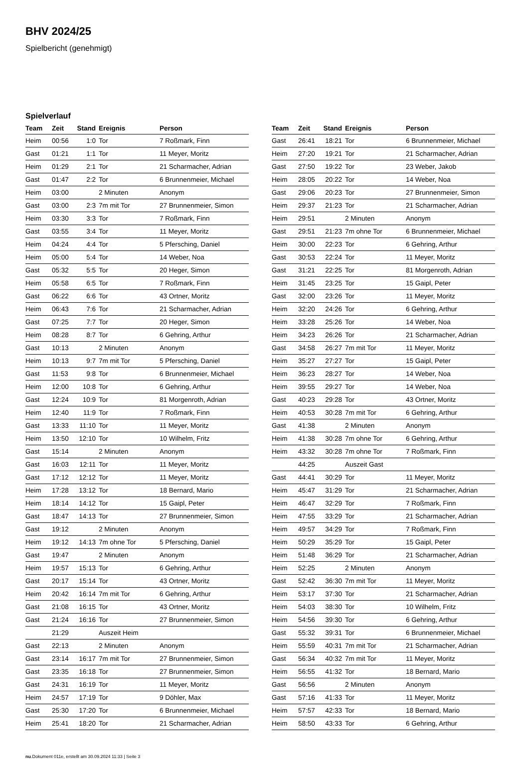BHV 2024/25
Spielbericht (genehmigt)
Spielverlauf
| Team | Zeit | Stand | Ereignis | Person |
| --- | --- | --- | --- | --- |
| Heim | 00:56 | 1:0 | Tor | 7 Roßmark, Finn |
| Gast | 01:21 | 1:1 | Tor | 11 Meyer, Moritz |
| Heim | 01:29 | 2:1 | Tor | 21 Scharmacher, Adrian |
| Gast | 01:47 | 2:2 | Tor | 6 Brunnenmeier, Michael |
| Heim | 03:00 | | 2 Minuten | Anonym |
| Gast | 03:00 | 2:3 | 7m mit Tor | 27 Brunnenmeier, Simon |
| Heim | 03:30 | 3:3 | Tor | 7 Roßmark, Finn |
| Gast | 03:55 | 3:4 | Tor | 11 Meyer, Moritz |
| Heim | 04:24 | 4:4 | Tor | 5 Pfersching, Daniel |
| Heim | 05:00 | 5:4 | Tor | 14 Weber, Noa |
| Gast | 05:32 | 5:5 | Tor | 20 Heger, Simon |
| Heim | 05:58 | 6:5 | Tor | 7 Roßmark, Finn |
| Gast | 06:22 | 6:6 | Tor | 43 Ortner, Moritz |
| Heim | 06:43 | 7:6 | Tor | 21 Scharmacher, Adrian |
| Gast | 07:25 | 7:7 | Tor | 20 Heger, Simon |
| Heim | 08:28 | 8:7 | Tor | 6 Gehring, Arthur |
| Gast | 10:13 | | 2 Minuten | Anonym |
| Heim | 10:13 | 9:7 | 7m mit Tor | 5 Pfersching, Daniel |
| Gast | 11:53 | 9:8 | Tor | 6 Brunnenmeier, Michael |
| Heim | 12:00 | 10:8 | Tor | 6 Gehring, Arthur |
| Gast | 12:24 | 10:9 | Tor | 81 Morgenroth, Adrian |
| Heim | 12:40 | 11:9 | Tor | 7 Roßmark, Finn |
| Gast | 13:33 | 11:10 | Tor | 11 Meyer, Moritz |
| Heim | 13:50 | 12:10 | Tor | 10 Wilhelm, Fritz |
| Gast | 15:14 | | 2 Minuten | Anonym |
| Gast | 16:03 | 12:11 | Tor | 11 Meyer, Moritz |
| Gast | 17:12 | 12:12 | Tor | 11 Meyer, Moritz |
| Heim | 17:28 | 13:12 | Tor | 18 Bernard, Mario |
| Heim | 18:14 | 14:12 | Tor | 15 Gaipl, Peter |
| Gast | 18:47 | 14:13 | Tor | 27 Brunnenmeier, Simon |
| Gast | 19:12 | | 2 Minuten | Anonym |
| Heim | 19:12 | 14:13 | 7m ohne Tor | 5 Pfersching, Daniel |
| Gast | 19:47 | | 2 Minuten | Anonym |
| Heim | 19:57 | 15:13 | Tor | 6 Gehring, Arthur |
| Gast | 20:17 | 15:14 | Tor | 43 Ortner, Moritz |
| Heim | 20:42 | 16:14 | 7m mit Tor | 6 Gehring, Arthur |
| Gast | 21:08 | 16:15 | Tor | 43 Ortner, Moritz |
| Gast | 21:24 | 16:16 | Tor | 27 Brunnenmeier, Simon |
| | 21:29 | | Auszeit Heim | |
| Gast | 22:13 | | 2 Minuten | Anonym |
| Gast | 23:14 | 16:17 | 7m mit Tor | 27 Brunnenmeier, Simon |
| Gast | 23:35 | 16:18 | Tor | 27 Brunnenmeier, Simon |
| Gast | 24:31 | 16:19 | Tor | 11 Meyer, Moritz |
| Heim | 24:57 | 17:19 | Tor | 9 Döhler, Max |
| Gast | 25:30 | 17:20 | Tor | 6 Brunnenmeier, Michael |
| Heim | 25:41 | 18:20 | Tor | 21 Scharmacher, Adrian |
| Team | Zeit | Stand | Ereignis | Person |
| --- | --- | --- | --- | --- |
| Gast | 26:41 | 18:21 | Tor | 6 Brunnenmeier, Michael |
| Heim | 27:20 | 19:21 | Tor | 21 Scharmacher, Adrian |
| Gast | 27:50 | 19:22 | Tor | 23 Weber, Jakob |
| Heim | 28:05 | 20:22 | Tor | 14 Weber, Noa |
| Gast | 29:06 | 20:23 | Tor | 27 Brunnenmeier, Simon |
| Heim | 29:37 | 21:23 | Tor | 21 Scharmacher, Adrian |
| Heim | 29:51 | | 2 Minuten | Anonym |
| Gast | 29:51 | 21:23 | 7m ohne Tor | 6 Brunnenmeier, Michael |
| Heim | 30:00 | 22:23 | Tor | 6 Gehring, Arthur |
| Gast | 30:53 | 22:24 | Tor | 11 Meyer, Moritz |
| Gast | 31:21 | 22:25 | Tor | 81 Morgenroth, Adrian |
| Heim | 31:45 | 23:25 | Tor | 15 Gaipl, Peter |
| Gast | 32:00 | 23:26 | Tor | 11 Meyer, Moritz |
| Heim | 32:20 | 24:26 | Tor | 6 Gehring, Arthur |
| Heim | 33:28 | 25:26 | Tor | 14 Weber, Noa |
| Heim | 34:23 | 26:26 | Tor | 21 Scharmacher, Adrian |
| Gast | 34:58 | 26:27 | 7m mit Tor | 11 Meyer, Moritz |
| Heim | 35:27 | 27:27 | Tor | 15 Gaipl, Peter |
| Heim | 36:23 | 28:27 | Tor | 14 Weber, Noa |
| Heim | 39:55 | 29:27 | Tor | 14 Weber, Noa |
| Gast | 40:23 | 29:28 | Tor | 43 Ortner, Moritz |
| Heim | 40:53 | 30:28 | 7m mit Tor | 6 Gehring, Arthur |
| Gast | 41:38 | | 2 Minuten | Anonym |
| Heim | 41:38 | 30:28 | 7m ohne Tor | 6 Gehring, Arthur |
| Heim | 43:32 | 30:28 | 7m ohne Tor | 7 Roßmark, Finn |
| | 44:25 | | Auszeit Gast | |
| Gast | 44:41 | 30:29 | Tor | 11 Meyer, Moritz |
| Heim | 45:47 | 31:29 | Tor | 21 Scharmacher, Adrian |
| Heim | 46:47 | 32:29 | Tor | 7 Roßmark, Finn |
| Heim | 47:55 | 33:29 | Tor | 21 Scharmacher, Adrian |
| Heim | 49:57 | 34:29 | Tor | 7 Roßmark, Finn |
| Heim | 50:29 | 35:29 | Tor | 15 Gaipl, Peter |
| Heim | 51:48 | 36:29 | Tor | 21 Scharmacher, Adrian |
| Heim | 52:25 | | 2 Minuten | Anonym |
| Gast | 52:42 | 36:30 | 7m mit Tor | 11 Meyer, Moritz |
| Heim | 53:17 | 37:30 | Tor | 21 Scharmacher, Adrian |
| Heim | 54:03 | 38:30 | Tor | 10 Wilhelm, Fritz |
| Heim | 54:56 | 39:30 | Tor | 6 Gehring, Arthur |
| Gast | 55:32 | 39:31 | Tor | 6 Brunnenmeier, Michael |
| Heim | 55:59 | 40:31 | 7m mit Tor | 21 Scharmacher, Adrian |
| Gast | 56:34 | 40:32 | 7m mit Tor | 11 Meyer, Moritz |
| Heim | 56:55 | 41:32 | Tor | 18 Bernard, Mario |
| Gast | 56:56 | | 2 Minuten | Anonym |
| Gast | 57:16 | 41:33 | Tor | 11 Meyer, Moritz |
| Heim | 57:57 | 42:33 | Tor | 18 Bernard, Mario |
| Heim | 58:50 | 43:33 | Tor | 6 Gehring, Arthur |
nu.Dokument 011e, erstellt am 30.09.2024 11:33 | Seite 3